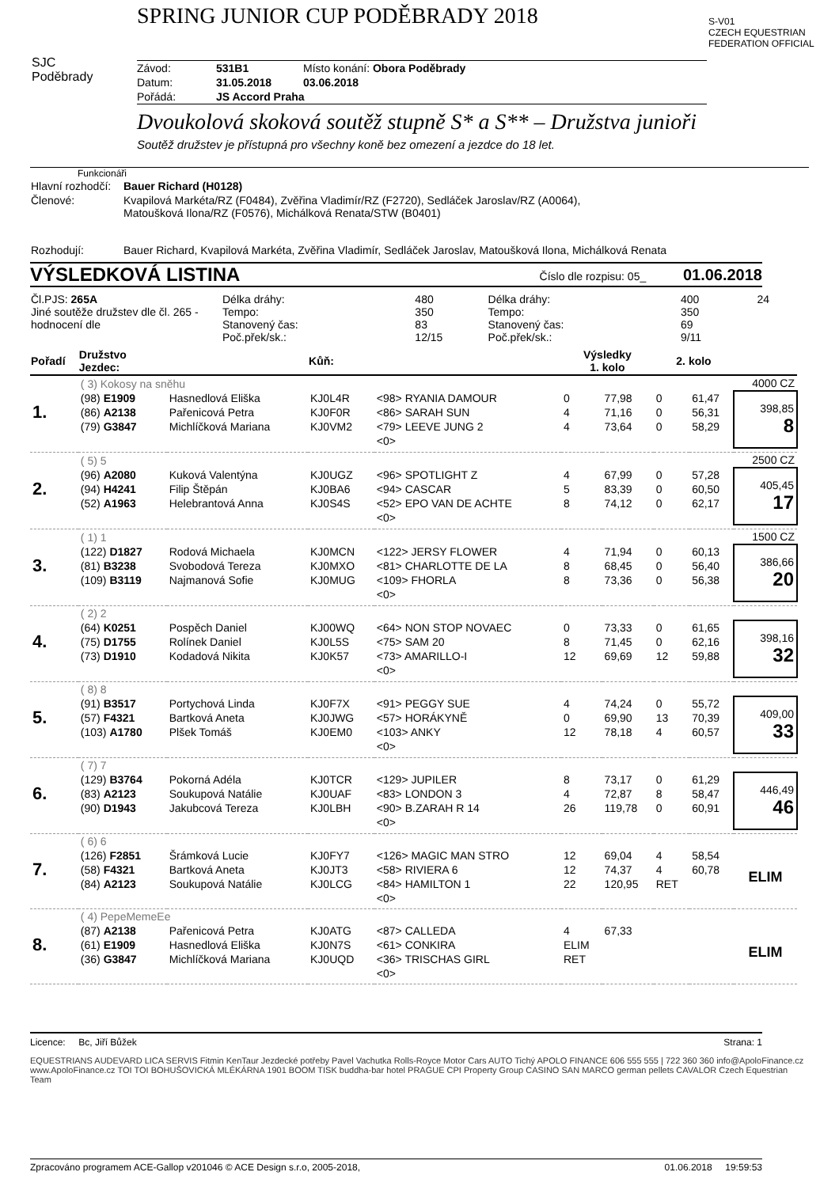SPRING JUNIOR CUP PODĚBRADY 2018
SJC
Poděbrady
S-V01
CZECH EQUESTRIAN FEDERATION OFFICIAL
| Závod: | 531B1 | Místo konání: Obora Poděbrady |
| Datum: | 31.05.2018 | 03.06.2018 |
| Pořádá: | JS Accord Praha | |
Dvoukolová skoková soutěž stupně S* a S** – Družstva junioři
Soutěž družstev je přístupná pro všechny koně bez omezení a jezdce do 18 let.
Funkcionáři
| Hlavní rozhodčí: | Bauer Richard (H0128) |
| Členové: | Kvapilová Markéta/RZ (F0484), Zvěřina Vladimír/RZ (F2720), Sedláček Jaroslav/RZ (A0064), Matoušková Ilona/RZ (F0576), Michálková Renata/STW (B0401) |
| Rozhodují: | Bauer Richard, Kvapilová Markéta, Zvěřina Vladimír, Sedláček Jaroslav, Matoušková Ilona, Michálková Renata |
VÝSLEDKOVÁ LISTINA Číslo dle rozpisu: 05_ 01.06.2018
| Čl.PJS: 265A Jiné soutěže družstev dle čl. 265 - hodnocení dle | Délka dráhy: Tempo: Stanovený čas: Poč.přek/sk.: | 480 350 83 12/15 | Délka dráhy: Tempo: Stanovený čas: Poč.přek/sk.: | 400 350 69 9/11 | 24 |
| Pořadí | Družstvo Jezdec: | | Kůň: | | Výsledky 1. kolo | | 2. kolo | | |
| --- | --- | --- | --- | --- | --- | --- | --- | --- | --- |
| | ( 3) Kokosy na sněhu | | | | | | | | 4000 CZ |
| 1. | (98) E1909 | Hasnedlová Eliška | KJ0L4R | <98> RYANIA DAMOUR | 0 | 77,98 | 0 | 61,47 | 398,85 8 |
| | (86) A2138 | Pařenicová Petra | KJ0F0R | <86> SARAH SUN | 4 | 71,16 | 0 | 56,31 | |
| | (79) G3847 | Michlíčková Mariana | KJ0VM2 | <79> LEEVE JUNG 2 | 4 | 73,64 | 0 | 58,29 | |
| | | | | <0> | | | | | |
| | ( 5) 5 | | | | | | | | 2500 CZ |
| 2. | (96) A2080 | Kuková Valentýna | KJ0UGZ | <96> SPOTLIGHT Z | 4 | 67,99 | 0 | 57,28 | 405,45 17 |
| | (94) H4241 | Filip Štěpán | KJ0BA6 | <94> CASCAR | 5 | 83,39 | 0 | 60,50 | |
| | (52) A1963 | Helebrantová Anna | KJ0S4S | <52> EPO VAN DE ACHTE | 8 | 74,12 | 0 | 62,17 | |
| | | | | <0> | | | | | |
| | ( 1) 1 | | | | | | | | 1500 CZ |
| 3. | (122) D1827 | Rodová Michaela | KJ0MCN | <122> JERSY FLOWER | 4 | 71,94 | 0 | 60,13 | 386,66 20 |
| | (81) B3238 | Svobodová Tereza | KJ0MXO | <81> CHARLOTTE DE LA | 8 | 68,45 | 0 | 56,40 | |
| | (109) B3119 | Najmanová Sofie | KJ0MUG | <109> FHORLA | 8 | 73,36 | 0 | 56,38 | |
| | | | | <0> | | | | | |
| | ( 2) 2 | | | | | | | | |
| 4. | (64) K0251 | Pospěch Daniel | KJ00WQ | <64> NON STOP NOVAEC | 0 | 73,33 | 0 | 61,65 | 398,16 32 |
| | (75) D1755 | Rolínek Daniel | KJ0L5S | <75> SAM 20 | 8 | 71,45 | 0 | 62,16 | |
| | (73) D1910 | Kodadová Nikita | KJ0K57 | <73> AMARILLO-I | 12 | 69,69 | 12 | 59,88 | |
| | | | | <0> | | | | | |
| | ( 8) 8 | | | | | | | | |
| 5. | (91) B3517 | Portychová Linda | KJ0F7X | <91> PEGGY SUE | 4 | 74,24 | 0 | 55,72 | 409,00 33 |
| | (57) F4321 | Bartková Aneta | KJ0JWG | <57> HORÁKYNĚ | 0 | 69,90 | 13 | 70,39 | |
| | (103) A1780 | Plšek Tomáš | KJ0EM0 | <103> ANKY | 12 | 78,18 | 4 | 60,57 | |
| | | | | <0> | | | | | |
| | ( 7) 7 | | | | | | | | |
| 6. | (129) B3764 | Pokorná Adéla | KJ0TCR | <129> JUPILER | 8 | 73,17 | 0 | 61,29 | 446,49 46 |
| | (83) A2123 | Soukupová Natálie | KJ0UAF | <83> LONDON 3 | 4 | 72,87 | 8 | 58,47 | |
| | (90) D1943 | Jakubcová Tereza | KJ0LBH | <90> B.ZARAH R 14 | 26 | 119,78 | 0 | 60,91 | |
| | | | | <0> | | | | | |
| | ( 6) 6 | | | | | | | | |
| 7. | (126) F2851 | Šrámková Lucie | KJ0FY7 | <126> MAGIC MAN STRO | 12 | 69,04 | 4 | 58,54 | ELIM |
| | (58) F4321 | Bartková Aneta | KJ0JT3 | <58> RIVIERA 6 | 12 | 74,37 | 4 | 60,78 | |
| | (84) A2123 | Soukupová Natálie | KJ0LCG | <84> HAMILTON 1 | 22 | 120,95 | RET | | |
| | | | | <0> | | | | | |
| | ( 4) PepeMemeEe | | | | | | | | |
| 8. | (87) A2138 | Pařenicová Petra | KJ0ATG | <87> CALLEDA | 4 | 67,33 | | | ELIM |
| | (61) E1909 | Hasnedlová Eliška | KJ0N7S | <61> CONKIRA | ELIM | | | | |
| | (36) G3847 | Michlíčková Mariana | KJ0UQD | <36> TRISCHAS GIRL | RET | | | | |
| | | | | <0> | | | | | |
Licence: Bc, Jiří Bůžek Strana: 1
EQUESTRIANS AUDEVARD LICA SERVIS Fitmin KenTaur Jezdecké potřeby Pavel Vachutka Rolls-Royce Motor Cars AUTO Tichý APOLO FINANCE 606 555 555 | 722 360 360 info@ApoloFinance.cz www.ApoloFinance.cz TOI TOI BOHUŠOVICKÁ MLÉKÁRNA 1901 BOOM TISK buddha-bar hotel PRAGUE CPI Property Group CASINO SAN MARCO german pellets CAVALOR Czech Equestrian Team
Zpracováno programem ACE-Gallop v201046 © ACE Design s.r.o, 2005-2018, 01.06.2018 19:59:53